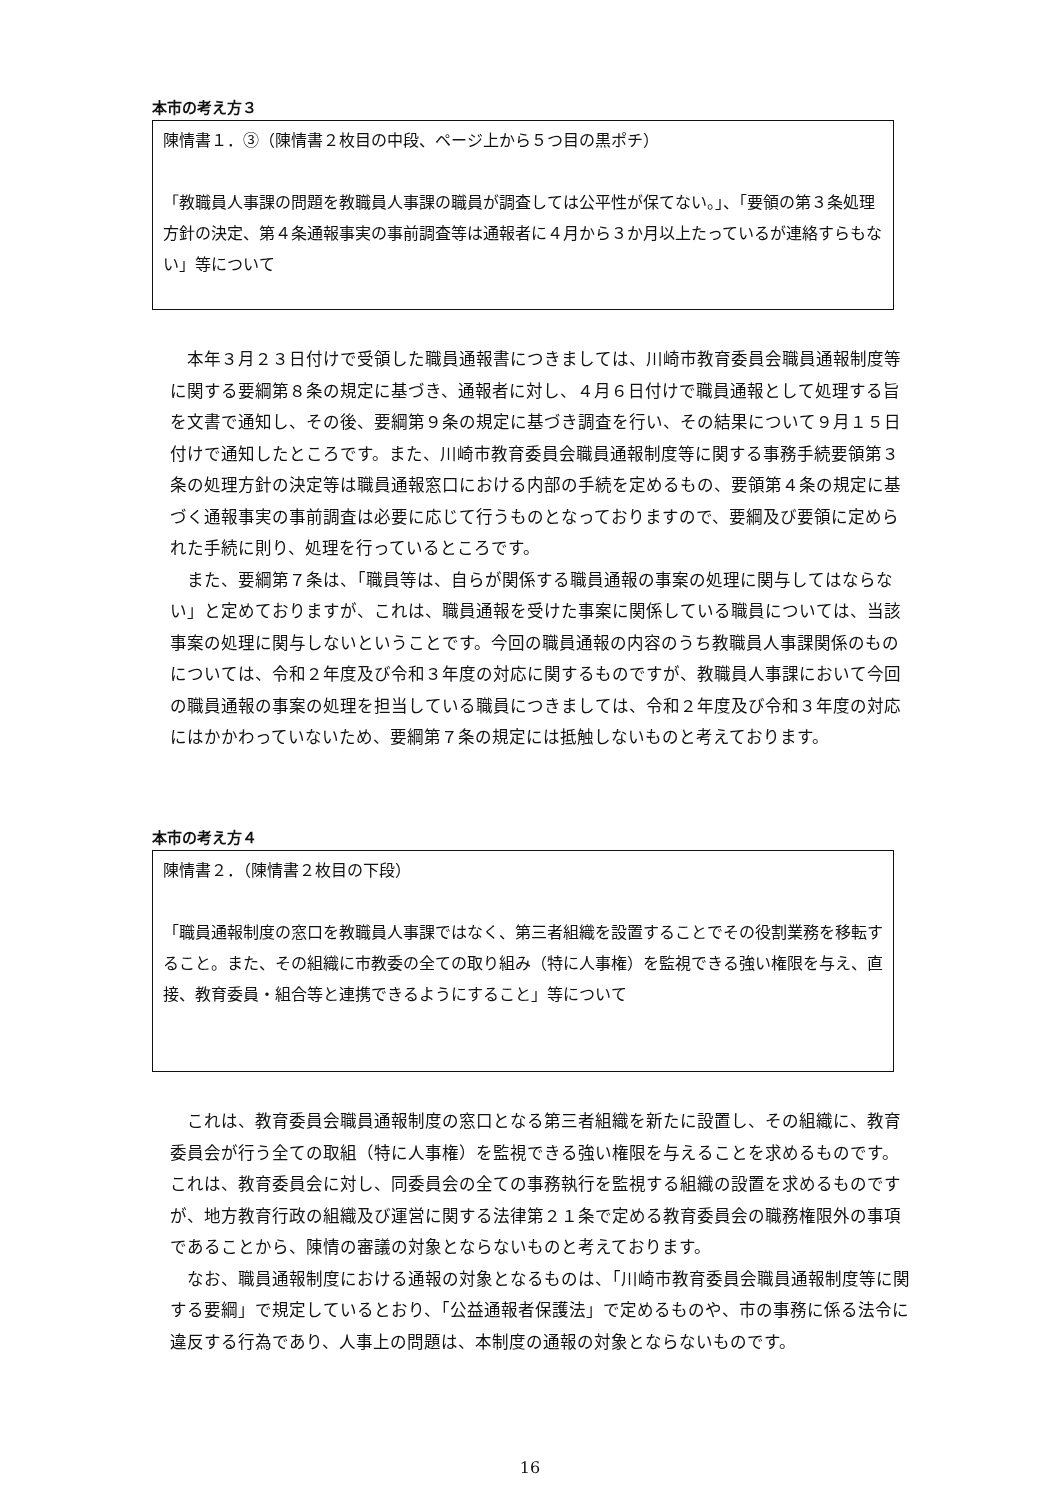本市の考え方３
陳情書１．③（陳情書２枚目の中段、ページ上から５つ目の黒ポチ）
「教職員人事課の問題を教職員人事課の職員が調査しては公平性が保てない。」、「要領の第３条処理方針の決定、第４条通報事実の事前調査等は通報者に４月から３か月以上たっているが連絡すらもない」等について
本年３月２３日付けで受領した職員通報書につきましては、川崎市教育委員会職員通報制度等に関する要綱第８条の規定に基づき、通報者に対し、４月６日付けで職員通報として処理する旨を文書で通知し、その後、要綱第９条の規定に基づき調査を行い、その結果について９月１５日付けで通知したところです。また、川崎市教育委員会職員通報制度等に関する事務手続要領第３条の処理方針の決定等は職員通報窓口における内部の手続を定めるもの、要領第４条の規定に基づく通報事実の事前調査は必要に応じて行うものとなっておりますので、要綱及び要領に定められた手続に則り、処理を行っているところです。
また、要綱第７条は、「職員等は、自らが関係する職員通報の事案の処理に関与してはならない」と定めておりますが、これは、職員通報を受けた事案に関係している職員については、当該事案の処理に関与しないということです。今回の職員通報の内容のうち教職員人事課関係のものについては、令和２年度及び令和３年度の対応に関するものですが、教職員人事課において今回の職員通報の事案の処理を担当している職員につきましては、令和２年度及び令和３年度の対応にはかかわっていないため、要綱第７条の規定には抵触しないものと考えております。
本市の考え方４
陳情書２．（陳情書２枚目の下段）
「職員通報制度の窓口を教職員人事課ではなく、第三者組織を設置することでその役割業務を移転すること。また、その組織に市教委の全ての取り組み（特に人事権）を監視できる強い権限を与え、直接、教育委員・組合等と連携できるようにすること」等について
これは、教育委員会職員通報制度の窓口となる第三者組織を新たに設置し、その組織に、教育委員会が行う全ての取組（特に人事権）を監視できる強い権限を与えることを求めるものです。これは、教育委員会に対し、同委員会の全ての事務執行を監視する組織の設置を求めるものですが、地方教育行政の組織及び運営に関する法律第２１条で定める教育委員会の職務権限外の事項であることから、陳情の審議の対象とならないものと考えております。
なお、職員通報制度における通報の対象となるものは、「川崎市教育委員会職員通報制度等に関する要綱」で規定しているとおり、「公益通報者保護法」で定めるものや、市の事務に係る法令に違反する行為であり、人事上の問題は、本制度の通報の対象とならないものです。
16